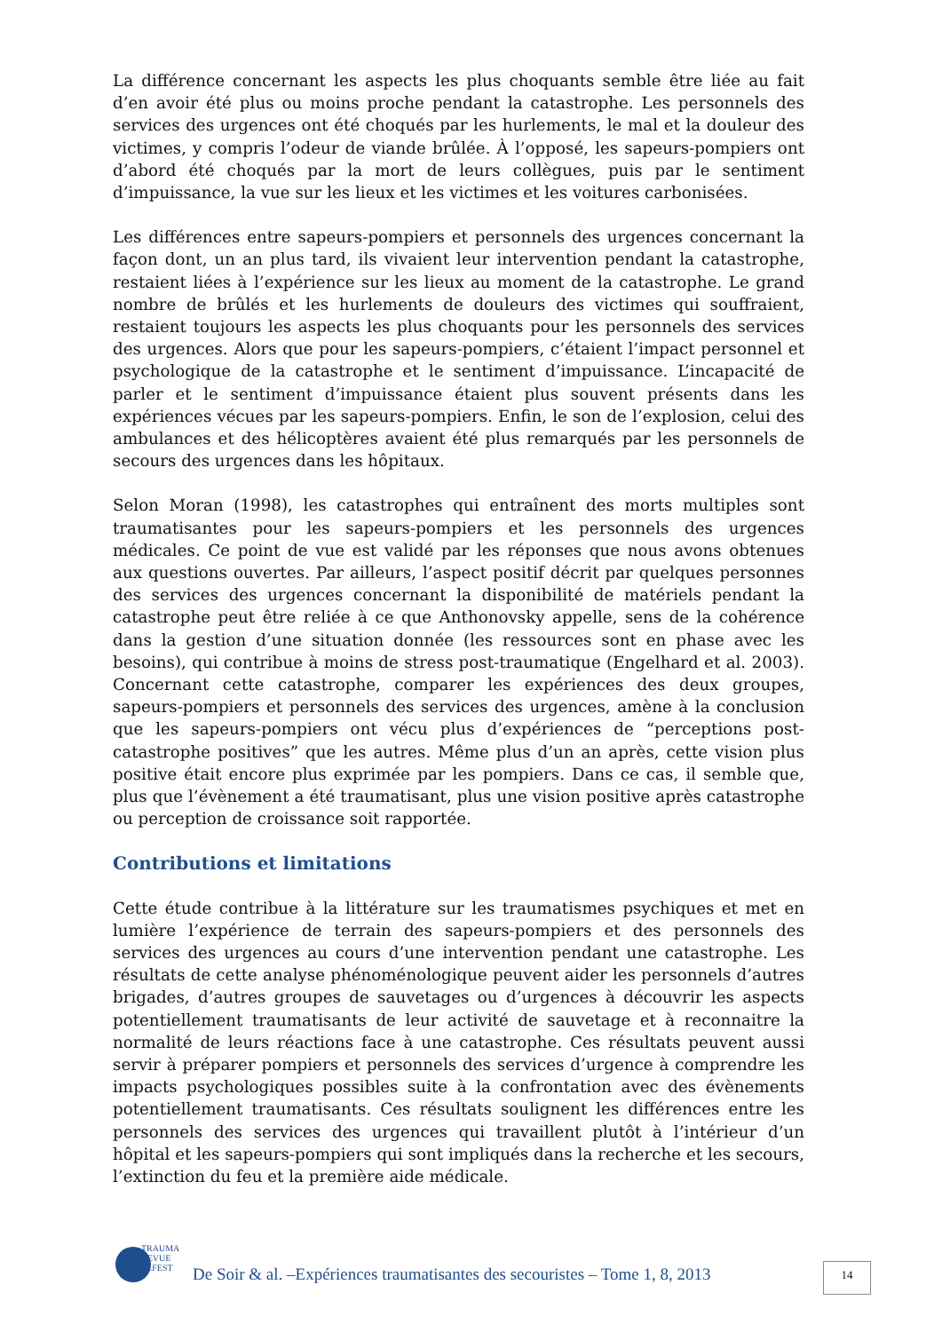La différence concernant les aspects les plus choquants semble être liée au fait d’en avoir été plus ou moins proche pendant la catastrophe. Les personnels des services des urgences ont été choqués par les hurlements, le mal et la douleur des victimes, y compris l’odeur de viande brûlée. À l’opposé, les sapeurs-pompiers ont d’abord été choqués par la mort de leurs collègues, puis par le sentiment d’impuissance, la vue sur les lieux et les victimes et les voitures carbonisées.
Les différences entre sapeurs-pompiers et personnels des urgences concernant la façon dont, un an plus tard, ils vivaient leur intervention pendant la catastrophe, restaient liées à l’expérience sur les lieux au moment de la catastrophe. Le grand nombre de brûlés et les hurlements de douleurs des victimes qui souffraient, restaient toujours les aspects les plus choquants pour les personnels des services des urgences. Alors que pour les sapeurs-pompiers, c’étaient l’impact personnel et psychologique de la catastrophe et le sentiment d’impuissance. L’incapacité de parler et le sentiment d’impuissance étaient plus souvent présents dans les expériences vécues par les sapeurs-pompiers. Enfin, le son de l’explosion, celui des ambulances et des hélicoptères avaient été plus remarqués par les personnels de secours des urgences dans les hôpitaux.
Selon Moran (1998), les catastrophes qui entraînent des morts multiples sont traumatisantes pour les sapeurs-pompiers et les personnels des urgences médicales. Ce point de vue est validé par les réponses que nous avons obtenues aux questions ouvertes. Par ailleurs, l’aspect positif décrit par quelques personnes des services des urgences concernant la disponibilité de matériels pendant la catastrophe peut être reliée à ce que Anthonovsky appelle, sens de la cohérence dans la gestion d’une situation donnée (les ressources sont en phase avec les besoins), qui contribue à moins de stress post-traumatique (Engelhard et al. 2003). Concernant cette catastrophe, comparer les expériences des deux groupes, sapeurs-pompiers et personnels des services des urgences, amène à la conclusion que les sapeurs-pompiers ont vécu plus d’expériences de “perceptions post-catastrophe positives” que les autres. Même plus d’un an après, cette vision plus positive était encore plus exprimée par les pompiers. Dans ce cas, il semble que, plus que l’évènement a été traumatisant, plus une vision positive après catastrophe ou perception de croissance soit rapportée.
Contributions et limitations
Cette étude contribue à la littérature sur les traumatismes psychiques et met en lumière l’expérience de terrain des sapeurs-pompiers et des personnels des services des urgences au cours d’une intervention pendant une catastrophe. Les résultats de cette analyse phénoménologique peuvent aider les personnels d’autres brigades, d’autres groupes de sauvetages ou d’urgences à découvrir les aspects potentiellement traumatisants de leur activité de sauvetage et à reconnaitre la normalité de leurs réactions face à une catastrophe. Ces résultats peuvent aussi servir à préparer pompiers et personnels des services d’urgence à comprendre les impacts psychologiques possibles suite à la confrontation avec des évènements potentiellement traumatisants. Ces résultats soulignent les différences entre les personnels des services des urgences qui travaillent plutôt à l’intérieur d’un hôpital et les sapeurs-pompiers qui sont impliqués dans la recherche et les secours, l’extinction du feu et la première aide médicale.
TRAUMA
REVUE
ELFEST
De Soir & al. –Expériences traumatisantes des secouristes – Tome 1, 8, 2013
14